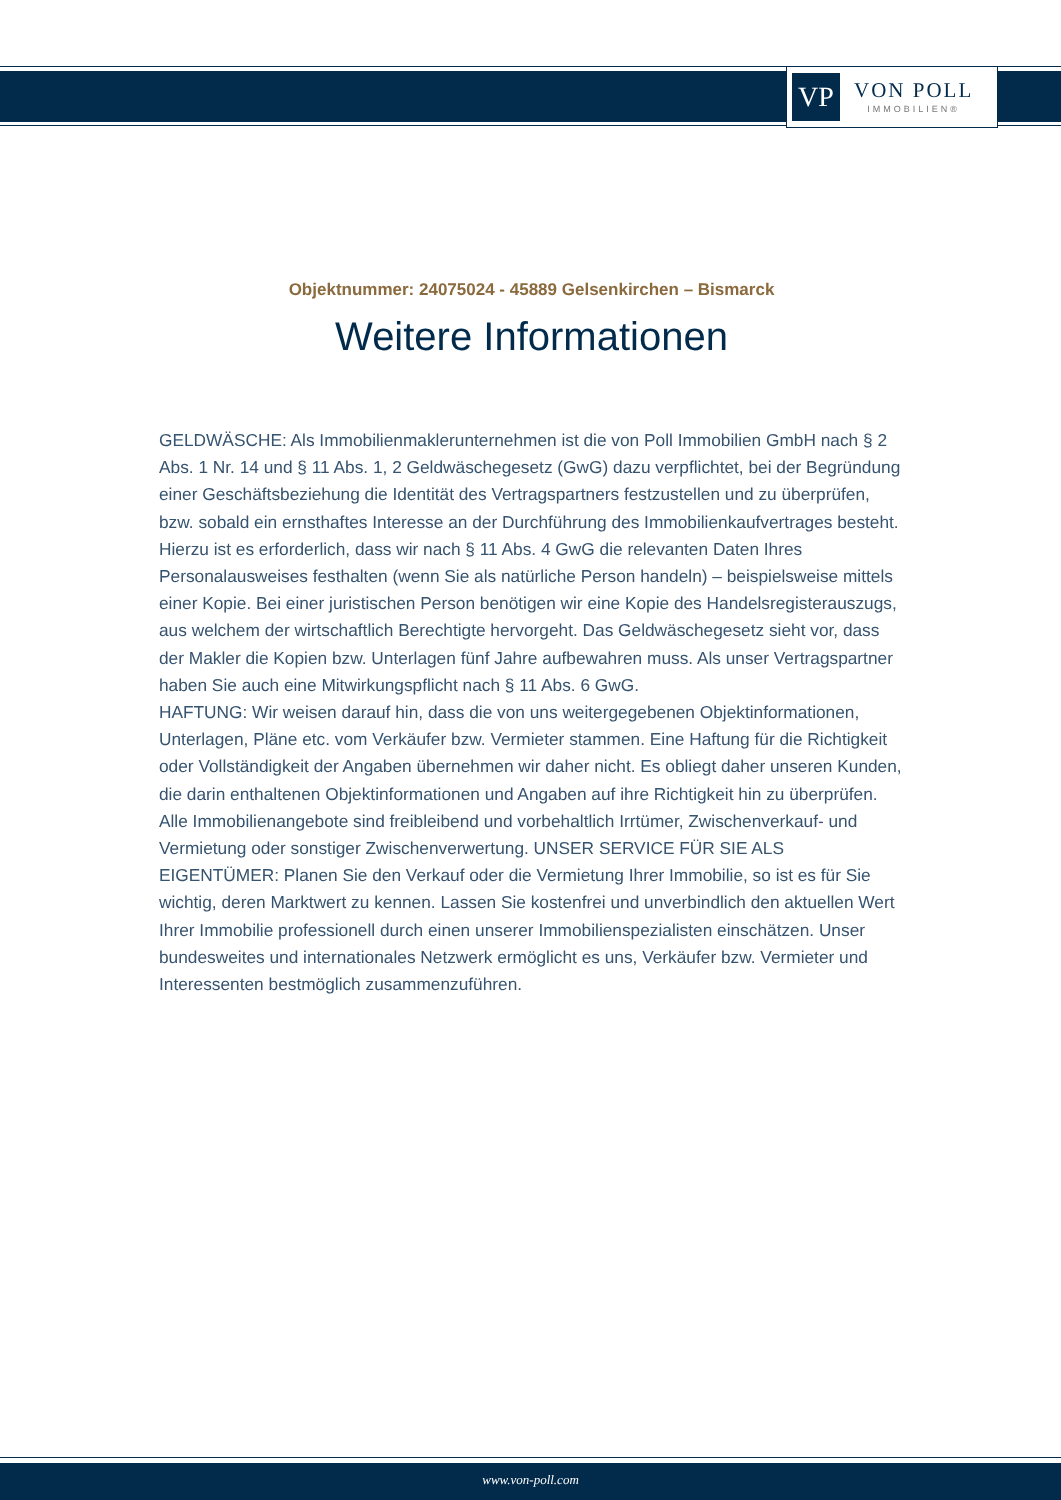VP
VON POLL
IMMOBILIEN®
Objektnummer: 24075024 - 45889 Gelsenkirchen – Bismarck
Weitere Informationen
GELDWÄSCHE: Als Immobilienmaklerunternehmen ist die von Poll Immobilien GmbH nach § 2 Abs. 1 Nr. 14 und § 11 Abs. 1, 2 Geldwäschegesetz (GwG) dazu verpflichtet, bei der Begründung einer Geschäftsbeziehung die Identität des Vertragspartners festzustellen und zu überprüfen, bzw. sobald ein ernsthaftes Interesse an der Durchführung des Immobilienkaufvertrages besteht. Hierzu ist es erforderlich, dass wir nach § 11 Abs. 4 GwG die relevanten Daten Ihres Personalausweises festhalten (wenn Sie als natürliche Person handeln) – beispielsweise mittels einer Kopie. Bei einer juristischen Person benötigen wir eine Kopie des Handelsregisterauszugs, aus welchem der wirtschaftlich Berechtigte hervorgeht. Das Geldwäschegesetz sieht vor, dass der Makler die Kopien bzw. Unterlagen fünf Jahre aufbewahren muss. Als unser Vertragspartner haben Sie auch eine Mitwirkungspflicht nach § 11 Abs. 6 GwG.
HAFTUNG: Wir weisen darauf hin, dass die von uns weitergegebenen Objektinformationen, Unterlagen, Pläne etc. vom Verkäufer bzw. Vermieter stammen. Eine Haftung für die Richtigkeit oder Vollständigkeit der Angaben übernehmen wir daher nicht. Es obliegt daher unseren Kunden, die darin enthaltenen Objektinformationen und Angaben auf ihre Richtigkeit hin zu überprüfen. Alle Immobilienangebote sind freibleibend und vorbehaltlich Irrtümer, Zwischenverkauf- und Vermietung oder sonstiger Zwischenverwertung. UNSER SERVICE FÜR SIE ALS EIGENTÜMER: Planen Sie den Verkauf oder die Vermietung Ihrer Immobilie, so ist es für Sie wichtig, deren Marktwert zu kennen. Lassen Sie kostenfrei und unverbindlich den aktuellen Wert Ihrer Immobilie professionell durch einen unserer Immobilienspezialisten einschätzen. Unser bundesweites und internationales Netzwerk ermöglicht es uns, Verkäufer bzw. Vermieter und Interessenten bestmöglich zusammenzuführen.
www.von-poll.com